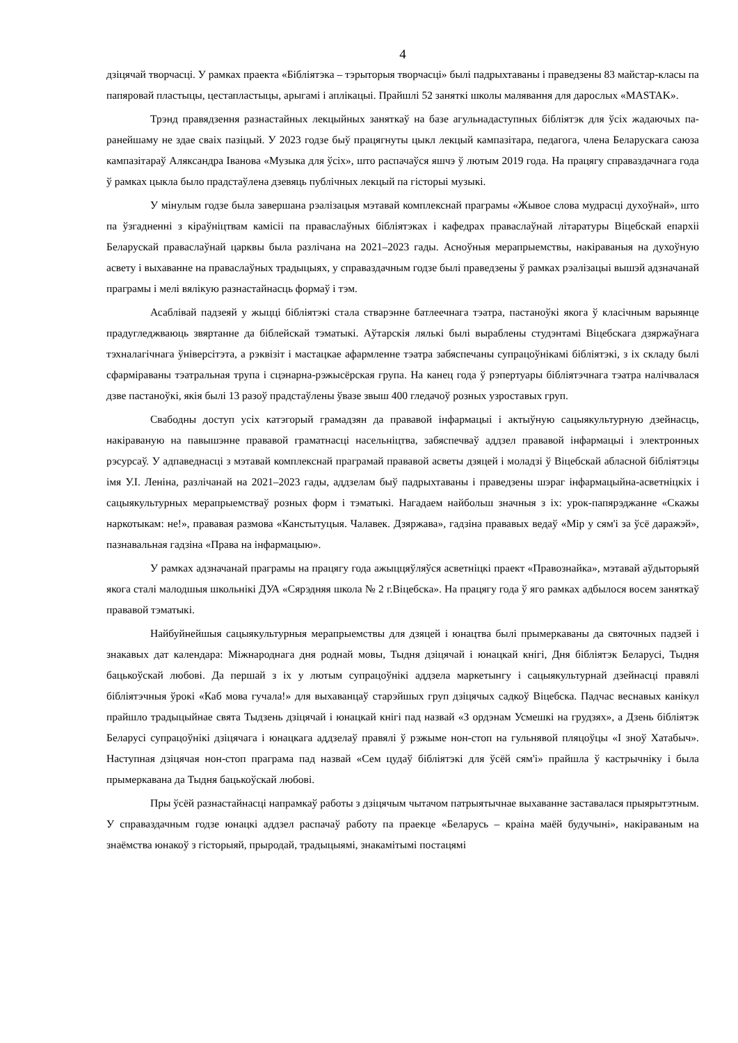4
дзіцячай творчасці. У рамках праекта «Бібліятэка – тэрыторыя творчасці» былі падрыхтаваны і праведзены 83 майстар-класы па папяровай пластыцы, цестапластыцы, арыгамі і аплікацыі. Прайшлі 52 заняткі школы малявання для дарослых «MASTAK».
Трэнд правядзення разнастайных лекцыйных заняткаў на базе агульнадаступных бібліятэк для ўсіх жадаючых па-ранейшаму не здае сваіх пазіцый. У 2023 годзе быў працягнуты цыкл лекцый кампазітара, педагога, члена Беларускага саюза кампазітараў Аляксандра Іванова «Музыка для ўсіх», што распачаўся яшчэ ў лютым 2019 года. На працягу справаздачнага года ў рамках цыкла было прадстаўлена дзевяць публічных лекцый па гісторыі музыкі.
У мінулым годзе была завершана рэалізацыя мэтавай комплекснай праграмы «Жывое слова мудрасці духоўнай», што па ўзгадненні з кіраўніцтвам камісіі па праваслаўных бібліятэках і кафедрах праваслаўнай літаратуры Віцебскай епархіі Беларускай праваслаўнай царквы была разлічана на 2021–2023 гады. Асноўныя мерапрыемствы, накіраваныя на духоўную асвету і выхаванне на праваслаўных традыцыях, у справаздачным годзе былі праведзены ў рамках рэалізацыі вышэй адзначанай праграмы і мелі вялікую разнастайнасць формаў і тэм.
Асаблівай падзеяй у жыцці бібліятэкі стала стварэнне батлеечнага тэатра, пастаноўкі якога ў класічным варыянце прадугледжваюць звяртанне да біблейскай тэматыкі. Аўтарскія лялькі былі выраблены студэнтамі Віцебскага дзяржаўнага тэхналагічнага ўніверсітэта, а рэквізіт і мастацкае афармленне тэатра забяспечаны супрацоўнікамі бібліятэкі, з іх складу былі сфарміраваны тэатральная трупа і сцэнарна-рэжысёрская група. На канец года ў рэпертуары бібліятэчнага тэатра налічвалася дзве пастаноўкі, якія былі 13 разоў прадстаўлены ўвазе звыш 400 гледачоў розных узроставых груп.
Свабодны доступ усіх катэгорый грамадзян да прававой інфармацыі і актыўную сацыякультурную дзейнасць, накіраваную на павышэнне прававой граматнасці насельніцтва, забяспечваў аддзел прававой інфармацыі і электронных рэсурсаў. У адпаведнасці з мэтавай комплекснай праграмай прававой асветы дзяцей і моладзі ў Віцебскай абласной бібліятэцы імя У.І. Леніна, разлічанай на 2021–2023 гады, аддзелам быў падрыхтаваны і праведзены шэраг інфармацыйна-асветніцкіх і сацыякультурных мерапрыемстваў розных форм і тэматыкі. Нагадаем найбольш значныя з іх: урок-папярэджанне «Скажы наркотыкам: не!», прававая размова «Канстытуцыя. Чалавек. Дзяржава», гадзіна прававых ведаў «Мір у сям'і за ўсё даражэй», пазнавальная гадзіна «Права на інфармацыю».
У рамках адзначанай праграмы на працягу года ажыццяўляўся асветніцкі праект «Правознайка», мэтавай аўдыторыяй якога сталі малодшыя школьнікі ДУА «Сярэдняя школа № 2 г.Віцебска». На працягу года ў яго рамках адбылося восем заняткаў прававой тэматыкі.
Найбуйнейшыя сацыякультурныя мерапрыемствы для дзяцей і юнацтва былі прымеркаваны да святочных падзей і знакавых дат календара: Міжнароднага дня роднай мовы, Тыдня дзіцячай і юнацкай кнігі, Дня бібліятэк Беларусі, Тыдня бацькоўскай любові. Да першай з іх у лютым супрацоўнікі аддзела маркетынгу і сацыякультурнай дзейнасці правялі бібліятэчныя ўрокі «Каб мова гучала!» для выхаванцаў старэйшых груп дзіцячых садкоў Віцебска. Падчас веснавых канікул прайшло традыцыйнае свята Тыдзень дзіцячай і юнацкай кнігі пад назвай «З ордэнам Усмешкі на грудзях», а Дзень бібліятэк Беларусі супрацоўнікі дзіцячага і юнацкага аддзелаў правялі ў рэжыме нон-стоп на гульнявой пляцоўцы «І зноў Хатабыч». Наступная дзіцячая нон-стоп праграма пад назвай «Сем цудаў бібліятэкі для ўсёй сям'і» прайшла ў кастрычніку і была прымеркавана да Тыдня бацькоўскай любові.
Пры ўсёй разнастайнасці напрамкаў работы з дзіцячым чытачом патрыятычнае выхаванне заставалася прыярытэтным. У справаздачным годзе юнацкі аддзел распачаў работу па праекце «Беларусь – краіна маёй будучыні», накіраваным на знаёмства юнакоў з гісторыяй, прыродай, традыцыямі, знакамітымі постацямі